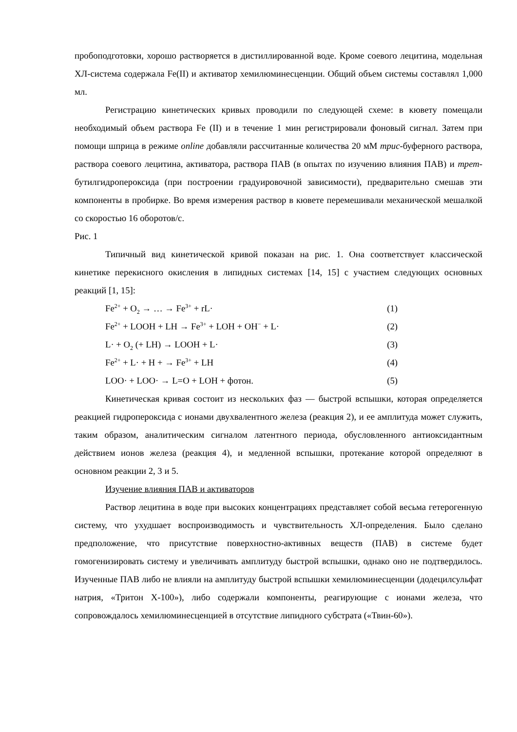пробоподготовки, хорошо растворяется в дистиллированной воде. Кроме соевого лецитина, модельная ХЛ-система содержала Fe(II) и активатор хемилюминесценции. Общий объем системы составлял 1,000 мл.
Регистрацию кинетических кривых проводили по следующей схеме: в кювету помещали необходимый объем раствора Fe (II) и в течение 1 мин регистрировали фоновый сигнал. Затем при помощи шприца в режиме online добавляли рассчитанные количества 20 мМ трис-буферного раствора, раствора соевого лецитина, активатора, раствора ПАВ (в опытах по изучению влияния ПАВ) и трет-бутилгидропероксида (при построении градуировочной зависимости), предварительно смешав эти компоненты в пробирке. Во время измерения раствор в кювете перемешивали механической мешалкой со скоростью 16 оборотов/с.
Рис. 1
Типичный вид кинетической кривой показан на рис. 1. Она соответствует классической кинетике перекисного окисления в липидных системах [14, 15] с участием следующих основных реакций [1, 15]:
Fe<sup>2+</sup> + O<sub>2</sub> → … → Fe<sup>3+</sup> + rL· (1)
Fe<sup>2+</sup> + LOOH + LH → Fe<sup>3+</sup> + LOH + OH<sup>−</sup> + L· (2)
L· + O<sub>2</sub> (+ LH) → LOOH + L· (3)
Fe<sup>2+</sup> + L· + H + → Fe<sup>3+</sup> + LH (4)
LOO· + LOO· → L=O + LOH + фотон. (5)
Кинетическая кривая состоит из нескольких фаз — быстрой вспышки, которая определяется реакцией гидропероксида с ионами двухвалентного железа (реакция 2), и ее амплитуда может служить, таким образом, аналитическим сигналом латентного периода, обусловленного антиоксидантным действием ионов железа (реакция 4), и медленной вспышки, протекание которой определяют в основном реакции 2, 3 и 5.
Изучение влияния ПАВ и активаторов
Раствор лецитина в воде при высоких концентрациях представляет собой весьма гетерогенную систему, что ухудшает воспроизводимость и чувствительность ХЛ-определения. Было сделано предположение, что присутствие поверхностно-активных веществ (ПАВ) в системе будет гомогенизировать систему и увеличивать амплитуду быстрой вспышки, однако оно не подтвердилось. Изученные ПАВ либо не влияли на амплитуду быстрой вспышки хемилюминесценции (додецилсульфат натрия, «Тритон Х-100»), либо содержали компоненты, реагирующие с ионами железа, что сопровождалось хемилюминесценцией в отсутствие липидного субстрата («Твин-60»).